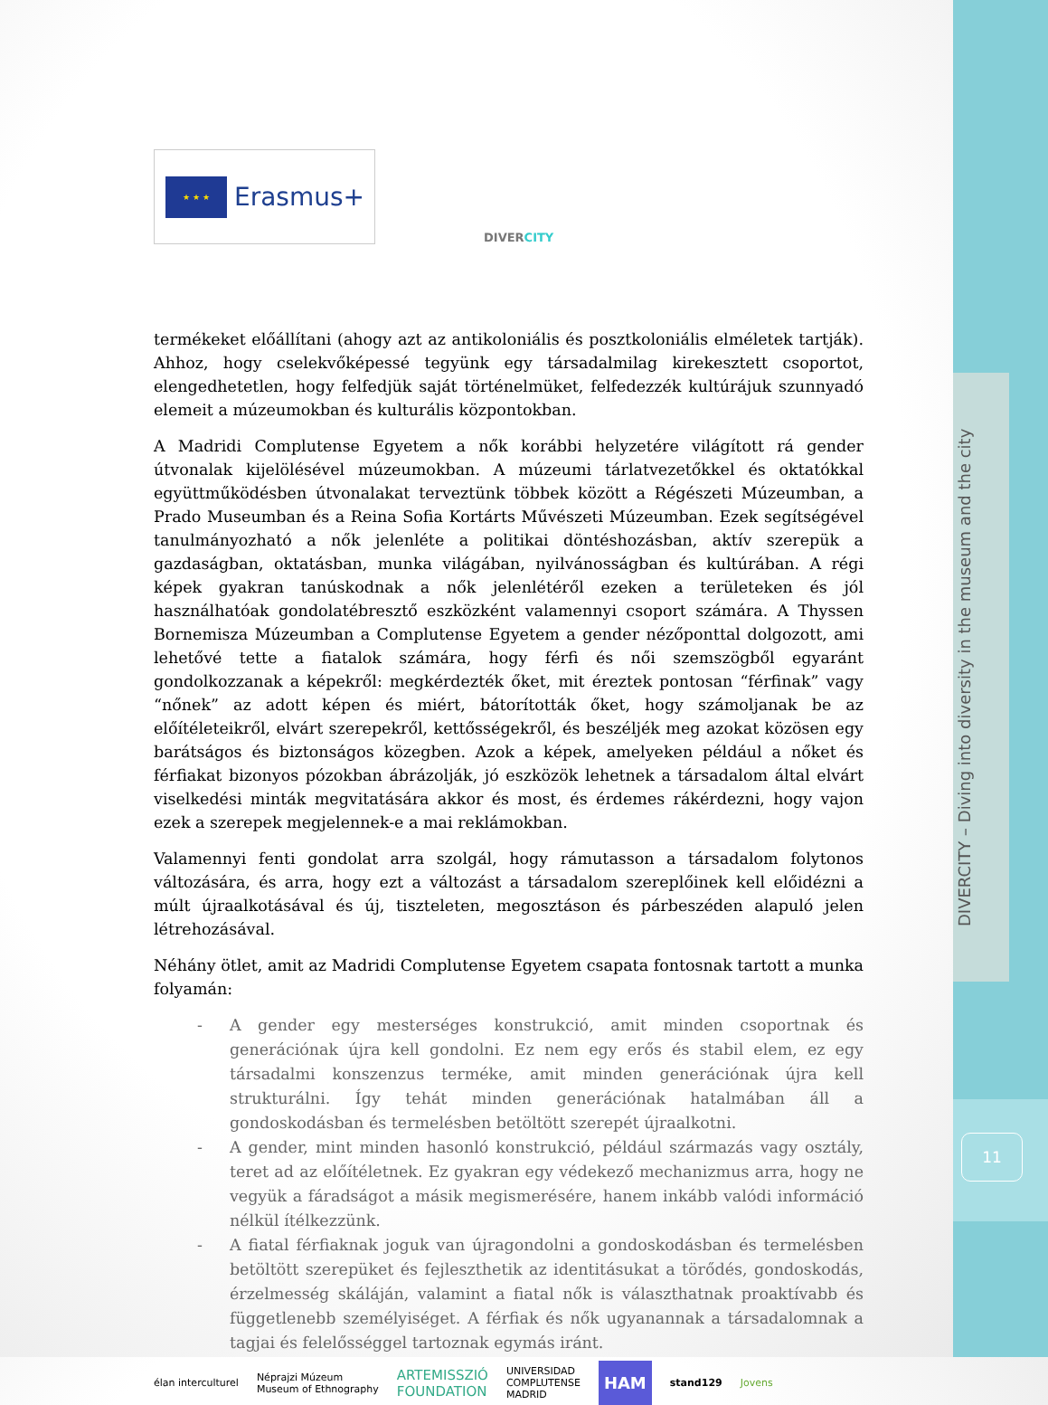DIVERCITY – Diving into diversity in the museum and the city
11
★ ★ ★
Erasmus+
DIVERCITY
termékeket előállítani (ahogy azt az antikoloniális és posztkoloniális elméletek tartják). Ahhoz, hogy cselekvőképessé tegyünk egy társadalmilag kirekesztett csoportot, elengedhetetlen, hogy felfedjük saját történelmüket, felfedezzék kultúrájuk szunnyadó elemeit a múzeumokban és kulturális központokban.
A Madridi Complutense Egyetem a nők korábbi helyzetére világított rá gender útvonalak kijelölésével múzeumokban. A múzeumi tárlatvezetőkkel és oktatókkal együttműködésben útvonalakat terveztünk többek között a Régészeti Múzeumban, a Prado Museumban és a Reina Sofia Kortárts Művészeti Múzeumban. Ezek segítségével tanulmányozható a nők jelenléte a politikai döntéshozásban, aktív szerepük a gazdaságban, oktatásban, munka világában, nyilvánosságban és kultúrában. A régi képek gyakran tanúskodnak a nők jelenlétéről ezeken a területeken és jól használhatóak gondolatébresztő eszközként valamennyi csoport számára. A Thyssen Bornemisza Múzeumban a Complutense Egyetem a gender nézőponttal dolgozott, ami lehetővé tette a fiatalok számára, hogy férfi és női szemszögből egyaránt gondolkozzanak a képekről: megkérdezték őket, mit éreztek pontosan “férfinak” vagy “nőnek” az adott képen és miért, bátorították őket, hogy számoljanak be az előítéleteikről, elvárt szerepekről, kettősségekről, és beszéljék meg azokat közösen egy barátságos és biztonságos közegben. Azok a képek, amelyeken például a nőket és férfiakat bizonyos pózokban ábrázolják, jó eszközök lehetnek a társadalom által elvárt viselkedési minták megvitatására akkor és most, és érdemes rákérdezni, hogy vajon ezek a szerepek megjelennek-e a mai reklámokban.
Valamennyi fenti gondolat arra szolgál, hogy rámutasson a társadalom folytonos változására, és arra, hogy ezt a változást a társadalom szereplőinek kell előidézni a múlt újraalkotásával és új, tiszteleten, megosztáson és párbeszéden alapuló jelen létrehozásával.
Néhány ötlet, amit az Madridi Complutense Egyetem csapata fontosnak tartott a munka folyamán:
- A gender egy mesterséges konstrukció, amit minden csoportnak és generációnak újra kell gondolni. Ez nem egy erős és stabil elem, ez egy társadalmi konszenzus terméke, amit minden generációnak újra kell strukturálni. Így tehát minden generációnak hatalmában áll a gondoskodásban és termelésben betöltött szerepét újraalkotni.
- A gender, mint minden hasonló konstrukció, például származás vagy osztály, teret ad az előítéletnek. Ez gyakran egy védekező mechanizmus arra, hogy ne vegyük a fáradságot a másik megismerésére, hanem inkább valódi információ nélkül ítélkezzünk.
- A fiatal férfiaknak joguk van újragondolni a gondoskodásban és termelésben betöltött szerepüket és fejleszthetik az identitásukat a törődés, gondoskodás, érzelmesség skáláján, valamint a fiatal nők is választhatnak proaktívabb és függetlenebb személyiséget. A férfiak és nők ugyanannak a társadalomnak a tagjai és felelősséggel tartoznak egymás iránt.
élan interculturel Néprajzi Múzeum
Museum of Ethnography ARTEMISSZIÓ
FOUNDATION UNIVERSIDAD
COMPLUTENSE
MADRID HAM stand129 Jovens